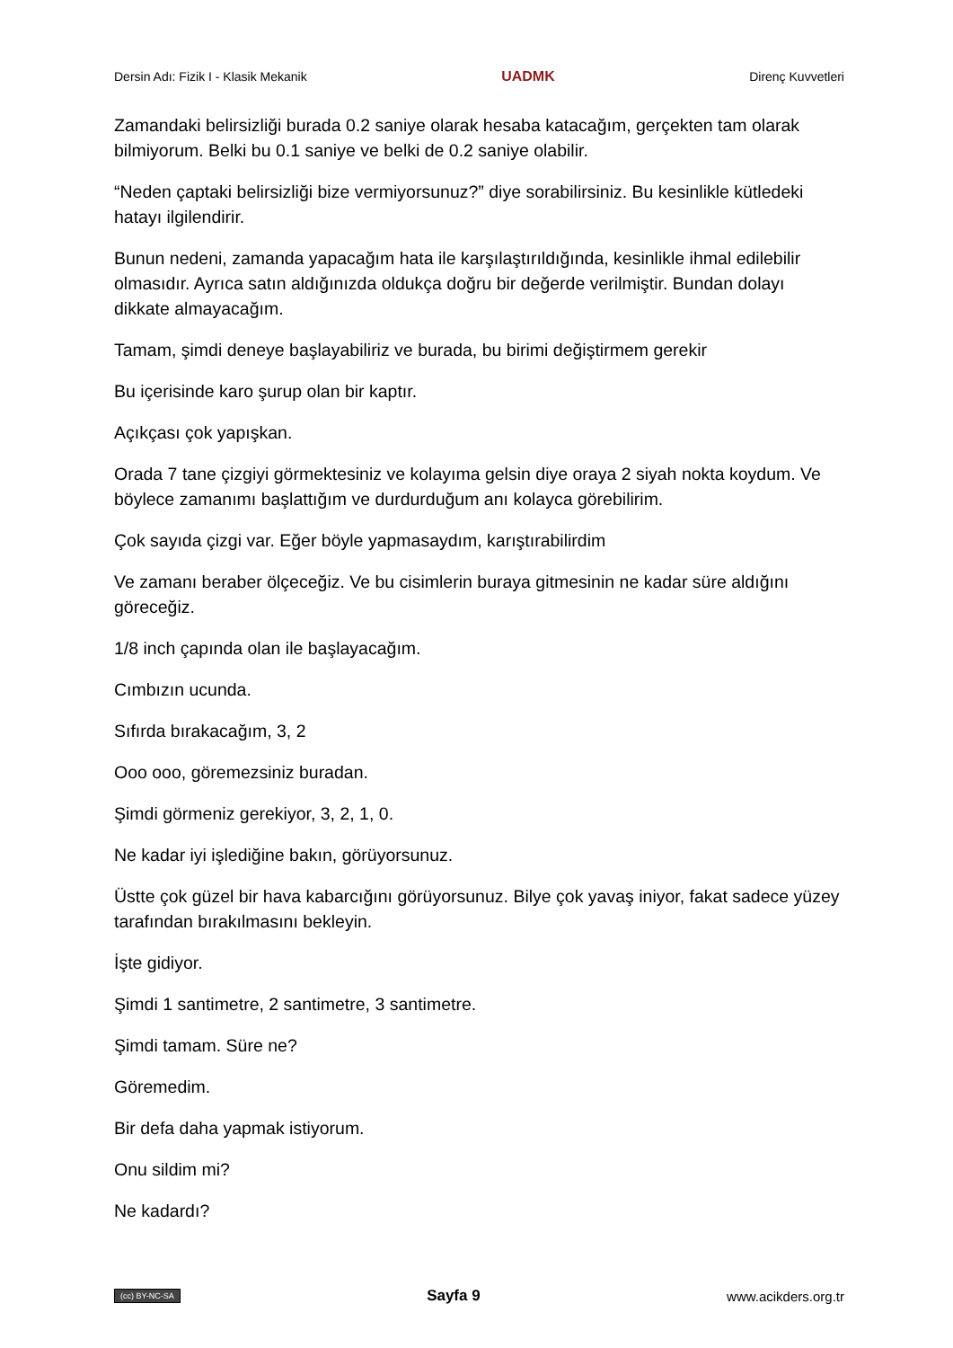Dersin Adı: Fizik I - Klasik Mekanik UADMK Direnç Kuvvetleri
Zamandaki belirsizliği burada 0.2 saniye olarak hesaba katacağım, gerçekten tam olarak bilmiyorum. Belki bu 0.1 saniye ve belki de 0.2 saniye olabilir.
“Neden çaptaki belirsizliği bize vermiyorsunuz?” diye sorabilirsiniz. Bu kesinlikle kütledeki hatayı ilgilendirir.
Bunun nedeni, zamanda yapacağım hata ile karşılaştırıldığında, kesinlikle ihmal edilebilir olmasıdır. Ayrıca satın aldığınızda oldukça doğru bir değerde verilmiştir. Bundan dolayı dikkate almayacağım.
Tamam, şimdi deneye başlayabiliriz ve burada, bu birimi değiştirmem gerekir
Bu içerisinde karo şurup olan bir kaptır.
Açıkçası çok yapışkan.
Orada 7 tane çizgiyi görmektesiniz ve kolayıma gelsin diye oraya 2 siyah nokta koydum. Ve böylece zamanımı başlattığım ve durdurduğum anı kolayca görebilirim.
Çok sayıda çizgi var. Eğer böyle yapmasaydım, karıştırabilirdim
Ve zamanı beraber ölçeceğiz. Ve bu cisimlerin buraya gitmesinin ne kadar süre aldığını göreceğiz.
1/8 inch çapında olan ile başlayacağım.
Cımbızın ucunda.
Sıfırda bırakacağım, 3, 2
Ooo ooo, göremezsiniz buradan.
Şimdi görmeniz gerekiyor, 3, 2, 1, 0.
Ne kadar iyi işlediğine bakın, görüyorsunuz.
Üstte çok güzel bir hava kabarcığını görüyorsunuz. Bilye çok yavaş iniyor, fakat sadece yüzey tarafından bırakılmasını bekleyin.
İşte gidiyor.
Şimdi 1 santimetre, 2 santimetre, 3 santimetre.
Şimdi tamam. Süre ne?
Göremedim.
Bir defa daha yapmak istiyorum.
Onu sildim mi?
Ne kadardı?
(cc) BY-NC-SA Sayfa 9 www.acikders.org.tr